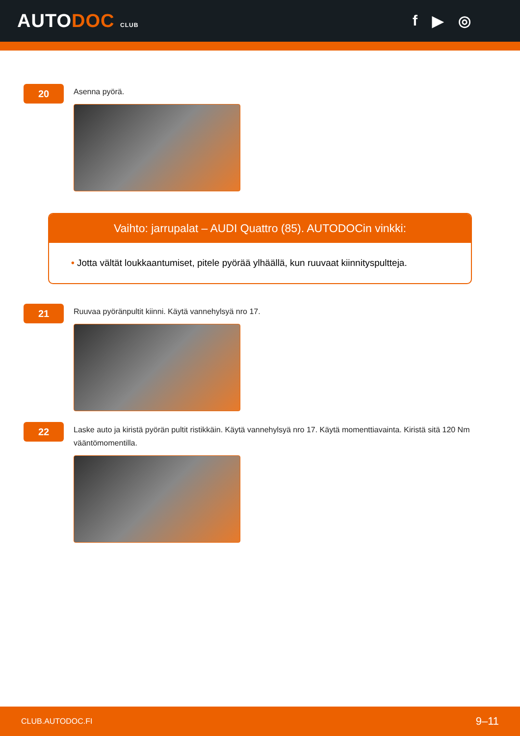AUTODOC CLUB
f ▶ ◎
20
Asenna pyörä.
Vaihto: jarrupalat – AUDI Quattro (85). AUTODOCin vinkki:
• Jotta vältät loukkaantumiset, pitele pyörää ylhäällä, kun ruuvaat kiinnityspultteja.
21
Ruuvaa pyöränpultit kiinni. Käytä vannehylsyä nro 17.
22
Laske auto ja kiristä pyörän pultit ristikkäin. Käytä vannehylsyä nro 17. Käytä momenttiavainta. Kiristä sitä 120 Nm vääntömomentilla.
CLUB.AUTODOC.FI 9–11